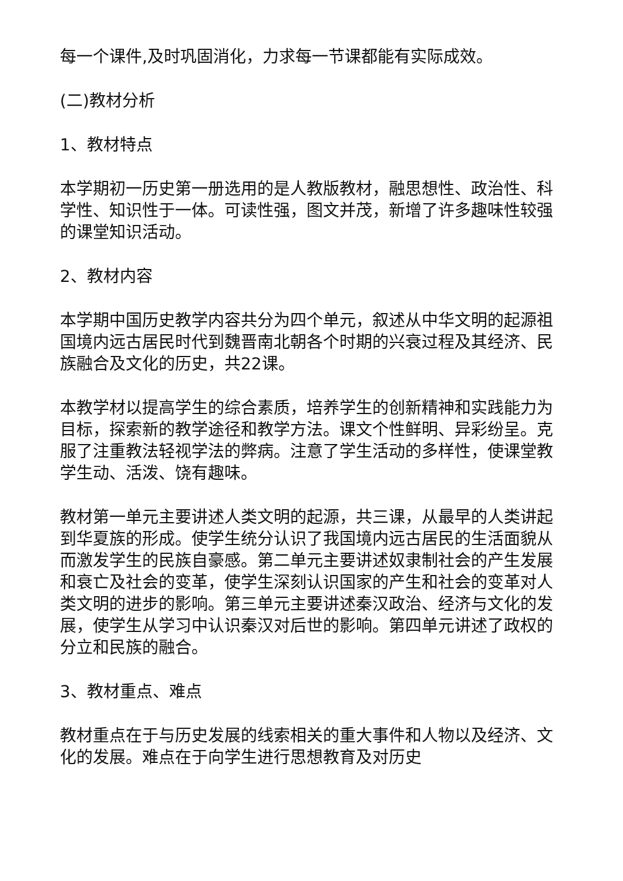每一个课件,及时巩固消化，力求每一节课都能有实际成效。
(二)教材分析
1、教材特点
本学期初一历史第一册选用的是人教版教材，融思想性、政治性、科学性、知识性于一体。可读性强，图文并茂，新增了许多趣味性较强的课堂知识活动。
2、教材内容
本学期中国历史教学内容共分为四个单元，叙述从中华文明的起源祖国境内远古居民时代到魏晋南北朝各个时期的兴衰过程及其经济、民族融合及文化的历史，共22课。
本教学材以提高学生的综合素质，培养学生的创新精神和实践能力为目标，探索新的教学途径和教学方法。课文个性鲜明、异彩纷呈。克服了注重教法轻视学法的弊病。注意了学生活动的多样性，使课堂教学生动、活泼、饶有趣味。
教材第一单元主要讲述人类文明的起源，共三课，从最早的人类讲起到华夏族的形成。使学生统分认识了我国境内远古居民的生活面貌从而激发学生的民族自豪感。第二单元主要讲述奴隶制社会的产生发展和衰亡及社会的变革，使学生深刻认识国家的产生和社会的变革对人类文明的进步的影响。第三单元主要讲述秦汉政治、经济与文化的发展，使学生从学习中认识秦汉对后世的影响。第四单元讲述了政权的分立和民族的融合。
3、教材重点、难点
教材重点在于与历史发展的线索相关的重大事件和人物以及经济、文化的发展。难点在于向学生进行思想教育及对历史